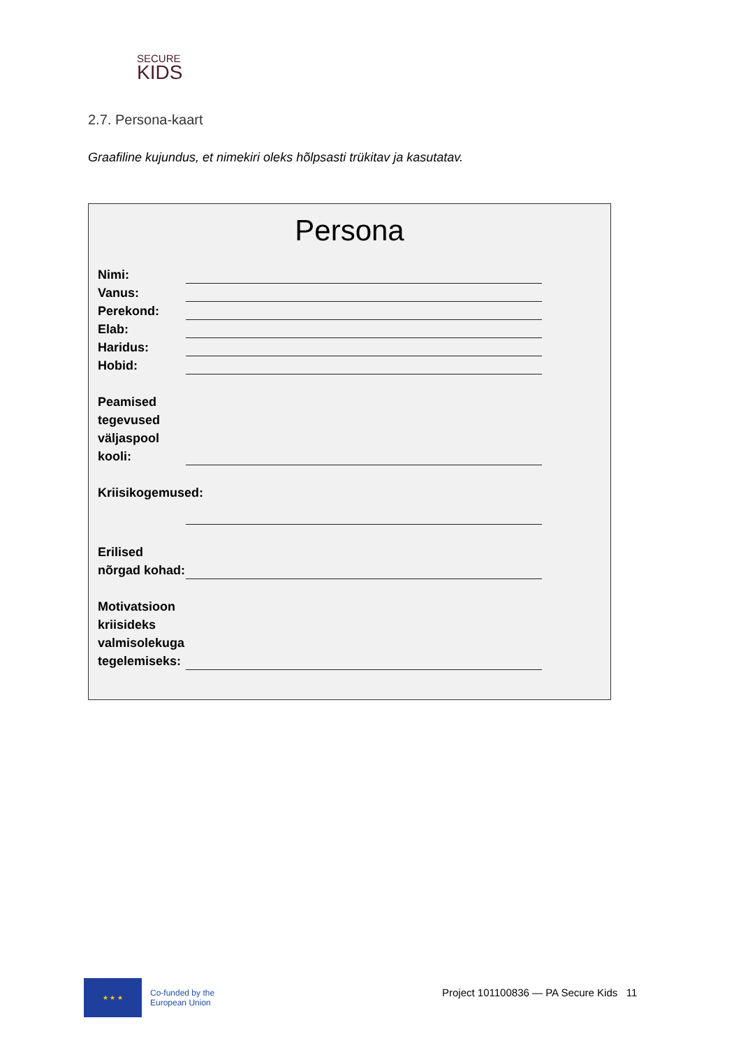SECURE
KIDS
2.7. Persona-kaart
Graafiline kujundus, et nimekiri oleks hõlpsasti trükitav ja kasutatav.
Persona
Nimi:
Vanus:
Perekond:
Elab:
Haridus:
Hobid:
Peamised tegevused väljaspool kooli:
Kriisikogemused:
Erilised nõrgad kohad:
Motivatsioon kriisideks valmisolekuga tegelemiseks:
★ ★ ★
Co-funded by the
European Union
Project 101100836 — PA Secure Kids 11